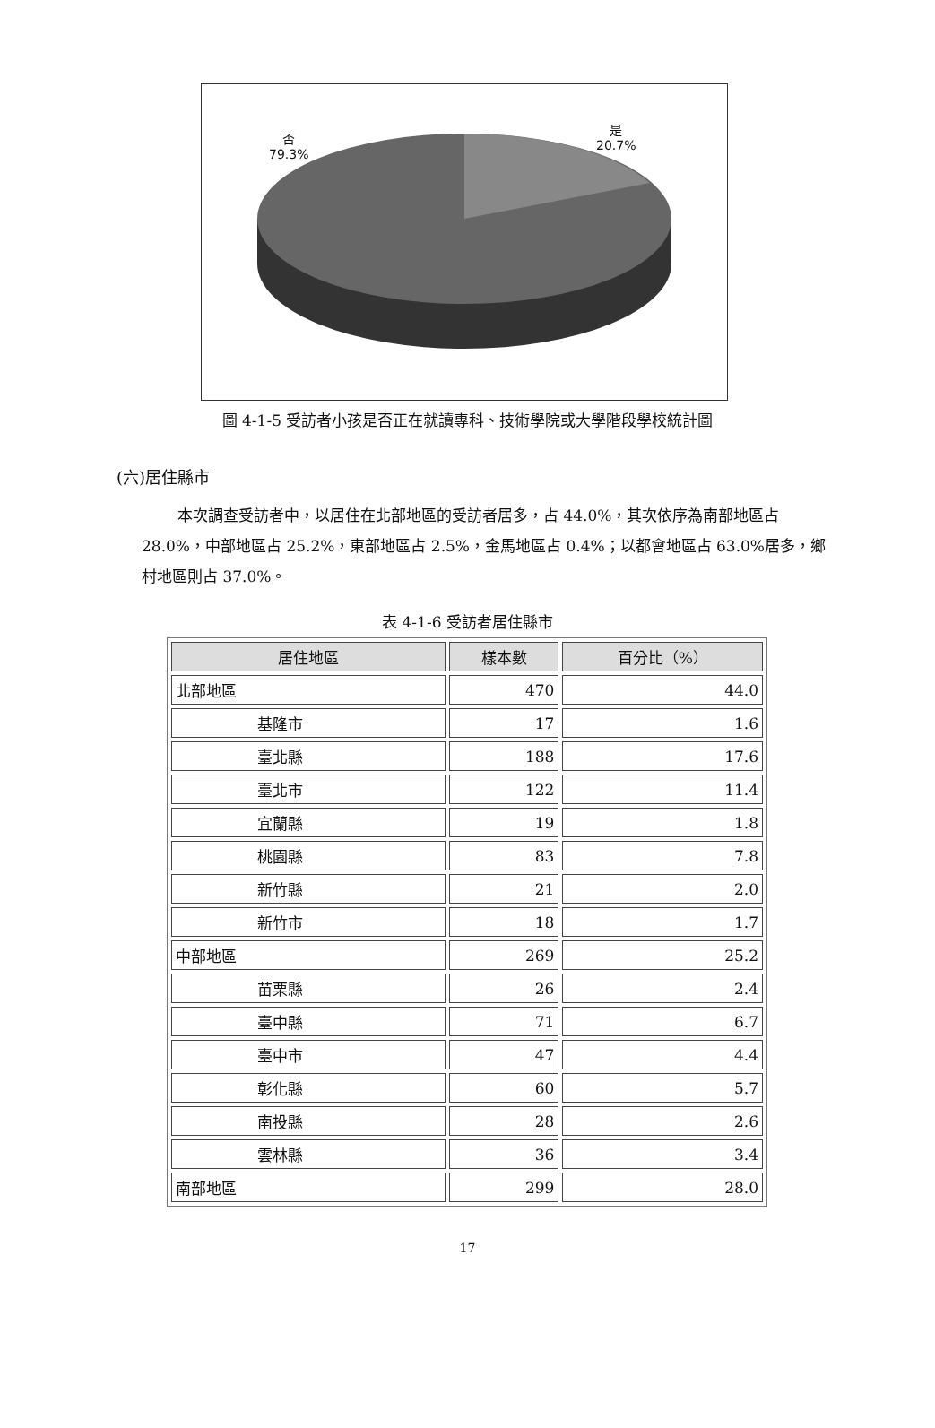否
79.3%
是
20.7%
圖 4-1-5 受訪者小孩是否正在就讀專科、技術學院或大學階段學校統計圖
(六)居住縣市
本次調查受訪者中，以居住在北部地區的受訪者居多，占 44.0%，其次依序為南部地區占 28.0%，中部地區占 25.2%，東部地區占 2.5%，金馬地區占 0.4%；以都會地區占 63.0%居多，鄉村地區則占 37.0%。
表 4-1-6 受訪者居住縣市
| 居住地區 | 樣本數 | 百分比（%） |
| --- | --- | --- |
| 北部地區 | 470 | 44.0 |
| 基隆市 | 17 | 1.6 |
| 臺北縣 | 188 | 17.6 |
| 臺北市 | 122 | 11.4 |
| 宜蘭縣 | 19 | 1.8 |
| 桃園縣 | 83 | 7.8 |
| 新竹縣 | 21 | 2.0 |
| 新竹市 | 18 | 1.7 |
| 中部地區 | 269 | 25.2 |
| 苗栗縣 | 26 | 2.4 |
| 臺中縣 | 71 | 6.7 |
| 臺中市 | 47 | 4.4 |
| 彰化縣 | 60 | 5.7 |
| 南投縣 | 28 | 2.6 |
| 雲林縣 | 36 | 3.4 |
| 南部地區 | 299 | 28.0 |
17